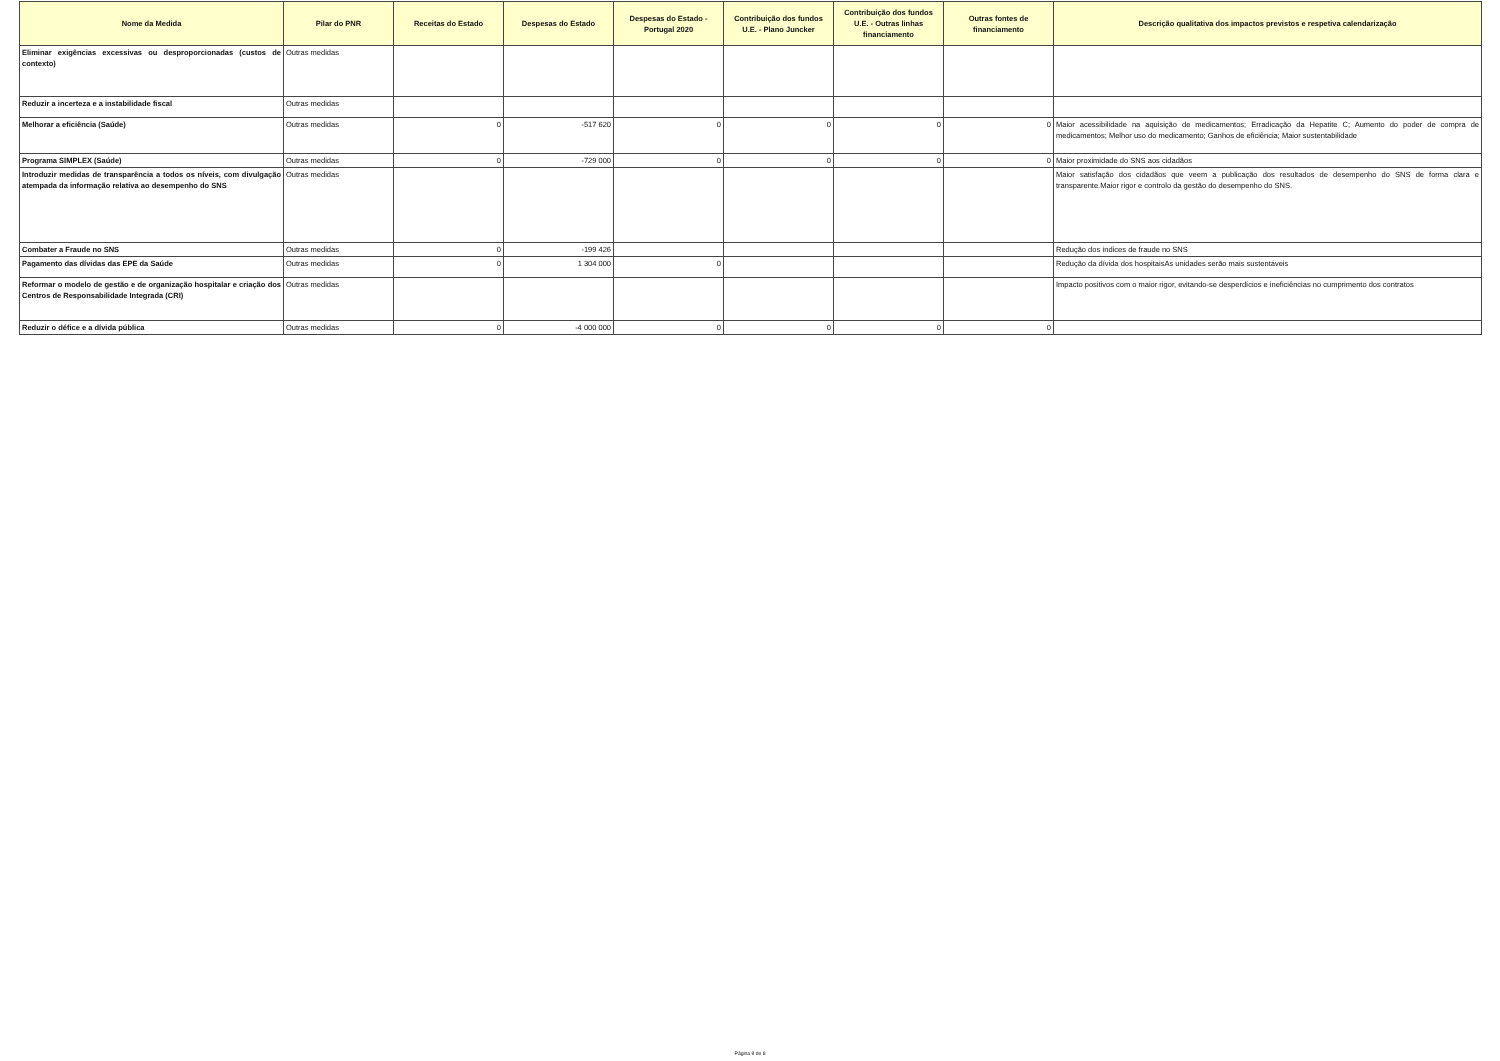| Nome da Medida | Pilar do PNR | Receitas do Estado | Despesas do Estado | Despesas do Estado - Portugal 2020 | Contribuição dos fundos U.E. - Plano Juncker | Contribuição dos fundos U.E. - Outras linhas financiamento | Outras fontes de financiamento | Descrição qualitativa dos impactos previstos e respetiva calendarização |
| --- | --- | --- | --- | --- | --- | --- | --- | --- |
| Eliminar exigências excessivas ou desproporcionadas (custos de contexto) | Outras medidas | | | | | | | |
| Reduzir a incerteza e a instabilidade fiscal | Outras medidas | | | | | | | |
| Melhorar a eficiência (Saúde) | Outras medidas | 0 | -517 620 | 0 | 0 | 0 | 0 | Maior acessibilidade na aquisição de medicamentos; Erradicação da Hepatite C; Aumento do poder de compra de medicamentos; Melhor uso do medicamento; Ganhos de eficiência; Maior sustentabilidade |
| Programa SIMPLEX (Saúde) | Outras medidas | 0 | -729 000 | 0 | 0 | 0 | 0 | Maior proximidade do SNS aos cidadãos |
| Introduzir medidas de transparência a todos os níveis, com divulgação atempada da informação relativa ao desempenho do SNS | Outras medidas | | | | | | | Maior satisfação dos cidadãos que veem a publicação dos resultados de desempenho do SNS de forma clara e transparente.Maior rigor e controlo da gestão do desempenho do SNS. |
| Combater a Fraude no SNS | Outras medidas | 0 | -199 426 | | | | | Redução dos índices de fraude no SNS |
| Pagamento das dívidas das EPE da Saúde | Outras medidas | 0 | 1 304 000 | 0 | | | | Redução da dívida dos hospitaisAs unidades serão mais sustentáveis |
| Reformar o modelo de gestão e de organização hospitalar e criação dos Centros de Responsabilidade Integrada (CRI) | Outras medidas | | | | | | | Impacto positivos com o maior rigor, evitando-se desperdícios e ineficiências no cumprimento dos contratos |
| Reduzir o défice e a dívida pública | Outras medidas | 0 | -4 000 000 | 0 | 0 | 0 | 0 | |
Página 8 de 8